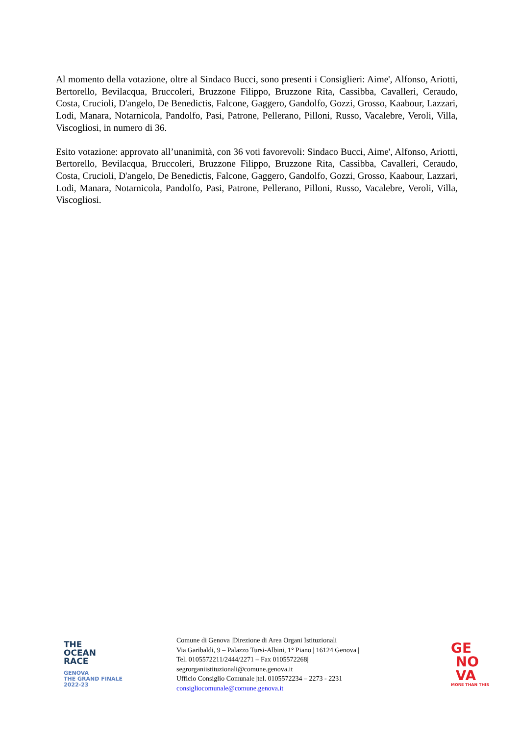Al momento della votazione, oltre al Sindaco Bucci, sono presenti i Consiglieri: Aime', Alfonso, Ariotti, Bertorello, Bevilacqua, Bruccoleri, Bruzzone Filippo, Bruzzone Rita, Cassibba, Cavalleri, Ceraudo, Costa, Crucioli, D'angelo, De Benedictis, Falcone, Gaggero, Gandolfo, Gozzi, Grosso, Kaabour, Lazzari, Lodi, Manara, Notarnicola, Pandolfo, Pasi, Patrone, Pellerano, Pilloni, Russo, Vacalebre, Veroli, Villa, Viscogliosi, in numero di 36.
Esito votazione: approvato all’unanimità, con 36 voti favorevoli: Sindaco Bucci, Aime', Alfonso, Ariotti, Bertorello, Bevilacqua, Bruccoleri, Bruzzone Filippo, Bruzzone Rita, Cassibba, Cavalleri, Ceraudo, Costa, Crucioli, D'angelo, De Benedictis, Falcone, Gaggero, Gandolfo, Gozzi, Grosso, Kaabour, Lazzari, Lodi, Manara, Notarnicola, Pandolfo, Pasi, Patrone, Pellerano, Pilloni, Russo, Vacalebre, Veroli, Villa, Viscogliosi.
THE
OCEAN
RACE
GENOVA
THE GRAND FINALE
2022-23
Comune di Genova |Direzione di Area Organi Istituzionali
Via Garibaldi, 9 – Palazzo Tursi-Albini, 1° Piano | 16124 Genova |
Tel. 0105572211/2444/2271 – Fax 0105572268|
segrorganiistituzionali@comune.genova.it
Ufficio Consiglio Comunale |tel. 0105572234 – 2273 - 2231
consigliocomunale@comune.genova.it
GE
NO
VA
MORE THAN THIS